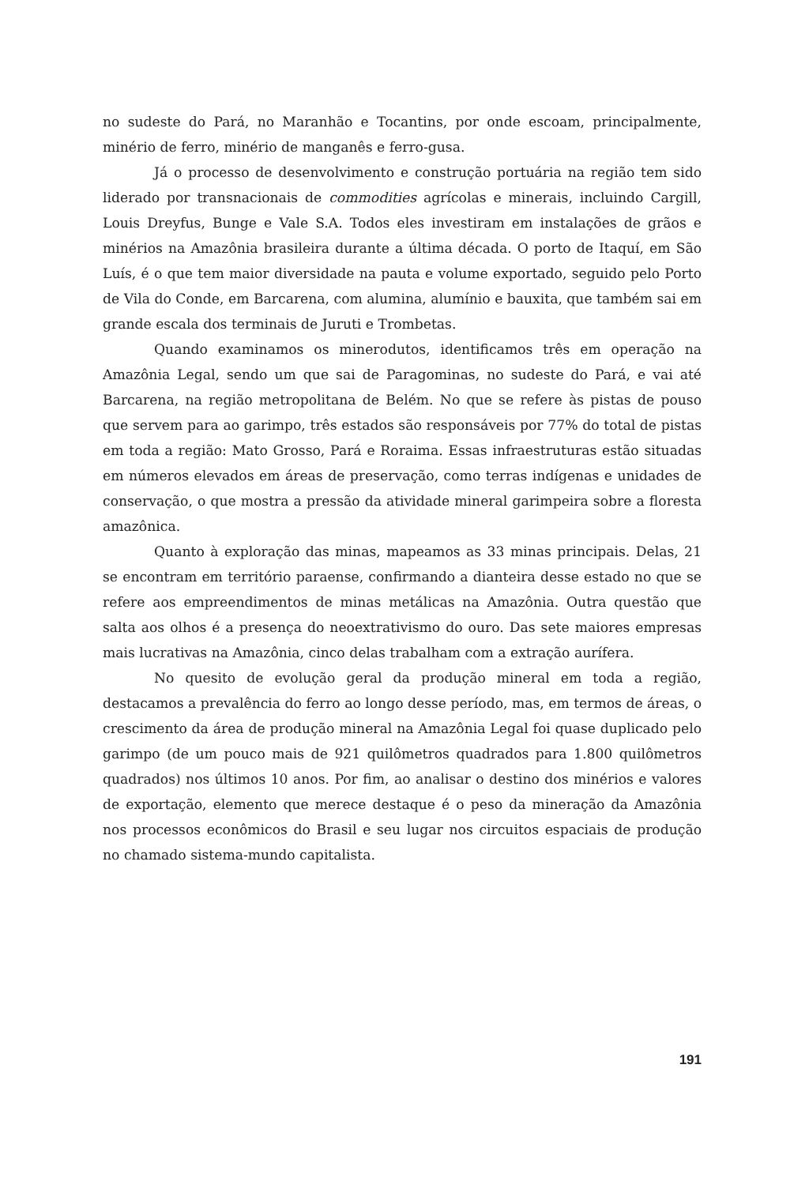no sudeste do Pará, no Maranhão e Tocantins, por onde escoam, principalmente, minério de ferro, minério de manganês e ferro-gusa.
Já o processo de desenvolvimento e construção portuária na região tem sido liderado por transnacionais de commodities agrícolas e minerais, incluindo Cargill, Louis Dreyfus, Bunge e Vale S.A. Todos eles investiram em instalações de grãos e minérios na Amazônia brasileira durante a última década. O porto de Itaquí, em São Luís, é o que tem maior diversidade na pauta e volume exportado, seguido pelo Porto de Vila do Conde, em Barcarena, com alumina, alumínio e bauxita, que também sai em grande escala dos terminais de Juruti e Trombetas.
Quando examinamos os minerodutos, identificamos três em operação na Amazônia Legal, sendo um que sai de Paragominas, no sudeste do Pará, e vai até Barcarena, na região metropolitana de Belém. No que se refere às pistas de pouso que servem para ao garimpo, três estados são responsáveis por 77% do total de pistas em toda a região: Mato Grosso, Pará e Roraima. Essas infraestruturas estão situadas em números elevados em áreas de preservação, como terras indígenas e unidades de conservação, o que mostra a pressão da atividade mineral garimpeira sobre a floresta amazônica.
Quanto à exploração das minas, mapeamos as 33 minas principais. Delas, 21 se encontram em território paraense, confirmando a dianteira desse estado no que se refere aos empreendimentos de minas metálicas na Amazônia. Outra questão que salta aos olhos é a presença do neoextrativismo do ouro. Das sete maiores empresas mais lucrativas na Amazônia, cinco delas trabalham com a extração aurífera.
No quesito de evolução geral da produção mineral em toda a região, destacamos a prevalência do ferro ao longo desse período, mas, em termos de áreas, o crescimento da área de produção mineral na Amazônia Legal foi quase duplicado pelo garimpo (de um pouco mais de 921 quilômetros quadrados para 1.800 quilômetros quadrados) nos últimos 10 anos. Por fim, ao analisar o destino dos minérios e valores de exportação, elemento que merece destaque é o peso da mineração da Amazônia nos processos econômicos do Brasil e seu lugar nos circuitos espaciais de produção no chamado sistema-mundo capitalista.
191